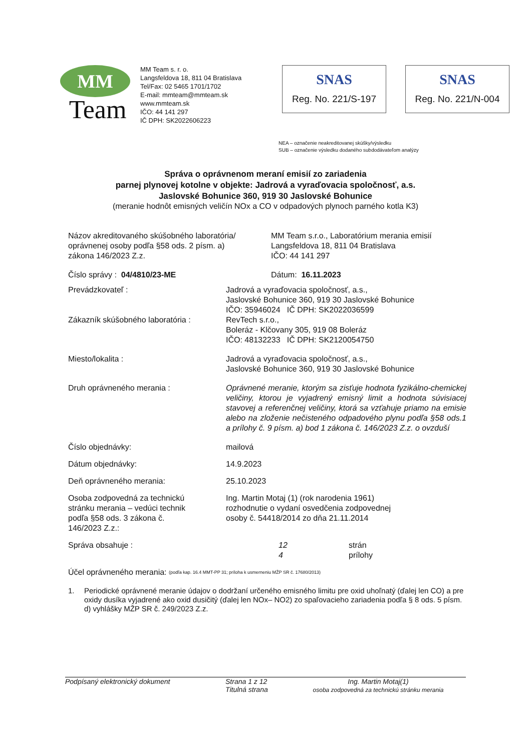MM
Team
MM Team s. r. o.
Langsfeldova 18, 811 04 Bratislava
Tel/Fax: 02 5465 1701/1702
E-mail: mmteam@mmteam.sk
www.mmteam.sk
IČO: 44 141 297
IČ DPH: SK2022606223
SNAS
Reg. No. 221/S-197
SNAS
Reg. No. 221/N-004
NEA – označenie neakreditovanej skúšky/výsledku
SUB – označenie výsledku dodaného subdodávateľom analýzy
Správa o oprávnenom meraní emisií zo zariadenia
parnej plynovej kotolne v objekte: Jadrová a vyraďovacia spoločnosť, a.s.
Jaslovské Bohunice 360, 919 30 Jaslovské Bohunice
(meranie hodnôt emisných veličín NOx a CO v odpadových plynoch parného kotla K3)
Názov akreditovaného skúšobného laboratória/
oprávnenej osoby podľa §58 ods. 2 písm. a)
zákona 146/2023 Z.z.
MM Team s.r.o., Laboratórium merania emisií
Langsfeldova 18, 811 04 Bratislava
IČO: 44 141 297
Číslo správy : 04/4810/23-ME Dátum: 16.11.2023
Prevádzkovateľ : Jadrová a vyraďovacia spoločnosť, a.s.,
Jaslovské Bohunice 360, 919 30 Jaslovské Bohunice
IČO: 35946024 IČ DPH: SK2022036599
Zákazník skúšobného laboratória :
RevTech s.r.o.,
Boleráz - Klčovany 305, 919 08 Boleráz
IČO: 48132233 IČ DPH: SK2120054750
Miesto/lokalita : Jadrová a vyraďovacia spoločnosť, a.s.,
Jaslovské Bohunice 360, 919 30 Jaslovské Bohunice
Druh oprávneného merania : Oprávnené meranie, ktorým sa zisťuje hodnota fyzikálno-chemickej veličiny, ktorou je vyjadrený emisný limit a hodnota súvisiacej stavovej a referenčnej veličiny, ktorá sa vzťahuje priamo na emisie alebo na zloženie nečisteného odpadového plynu podľa §58 ods.1 a prílohy č. 9 písm. a) bod 1 zákona č. 146/2023 Z.z. o ovzduší
Číslo objednávky: mailová
Dátum objednávky: 14.9.2023
Deň oprávneného merania: 25.10.2023
Osoba zodpovedná za technickú
stránku merania – vedúci technik
podľa §58 ods. 3 zákona č.
146/2023 Z.z.:
Ing. Martin Motaj (1) (rok narodenia 1961)
rozhodnutie o vydaní osvedčenia zodpovednej
osoby č. 54418/2014 zo dňa 21.11.2014
Správa obsahuje : 12
4
strán
prílohy
Účel oprávneného merania: (podľa kap. 16.4 MMT-PP 31; príloha k usmerneniu MŽP SR č. 17680/2013)
1. Periodické oprávnené meranie údajov o dodržaní určeného emisného limitu pre oxid uhoľnatý (ďalej len CO) a pre oxidy dusíka vyjadrené ako oxid dusičitý (ďalej len NOx– NO2) zo spaľovacieho zariadenia podľa § 8 ods. 5 písm. d) vyhlášky MŽP SR č. 249/2023 Z.z.
Podpísaný elektronický dokument Strana 1 z 12
Titulná strana
Ing. Martin Motaj(1)
osoba zodpovedná za technickú stránku merania